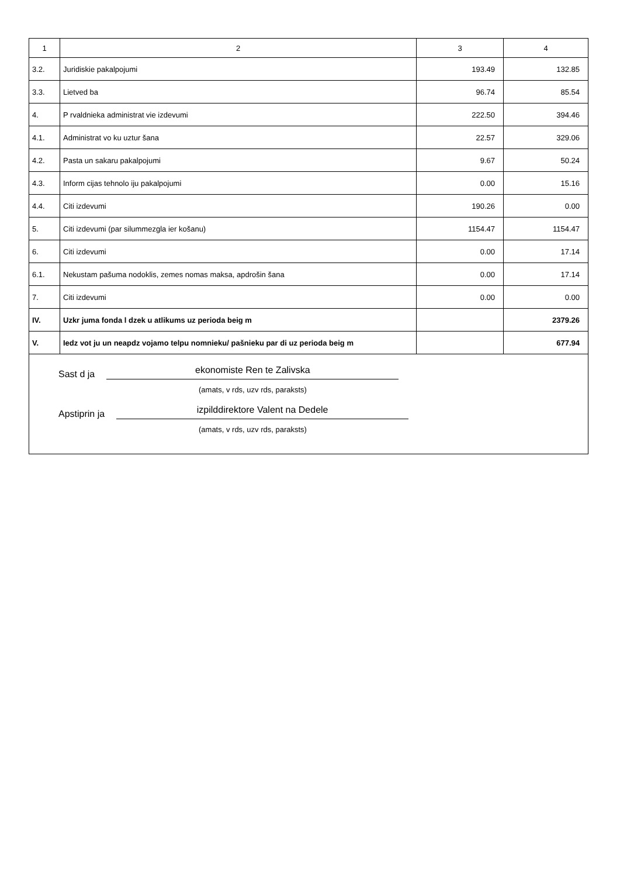| 1 | 2 | 3 | 4 |
| --- | --- | --- | --- |
| 3.2. | Juridiskie pakalpojumi | 193.49 | 132.85 |
| 3.3. | Lietved ba | 96.74 | 85.54 |
| 4. | P rvaldnieka administrat vie izdevumi | 222.50 | 394.46 |
| 4.1. | Administrat vo ku uztur šana | 22.57 | 329.06 |
| 4.2. | Pasta un sakaru pakalpojumi | 9.67 | 50.24 |
| 4.3. | Inform cijas tehnolo iju pakalpojumi | 0.00 | 15.16 |
| 4.4. | Citi izdevumi | 190.26 | 0.00 |
| 5. | Citi izdevumi (par silummezgla ier košanu) | 1154.47 | 1154.47 |
| 6. | Citi izdevumi | 0.00 | 17.14 |
| 6.1. | Nekustam pašuma nodoklis, zemes nomas maksa, apdrošin šana | 0.00 | 17.14 |
| 7. | Citi izdevumi | 0.00 | 0.00 |
| IV. | Uzkr juma fonda l dzek u atlikums uz perioda beig m | | 2379.26 |
| V. | Iedz vot ju un neapdz vojamo telpu nomnieku/ pašnieku par di uz perioda beig m | | 677.94 |
| Sast d ja ekonomiste Ren te Zalivska (amats, v rds, uzv rds, paraksts) Apstiprin ja izpilddirektore Valent na Dedele (amats, v rds, uzv rds, paraksts) | | | |